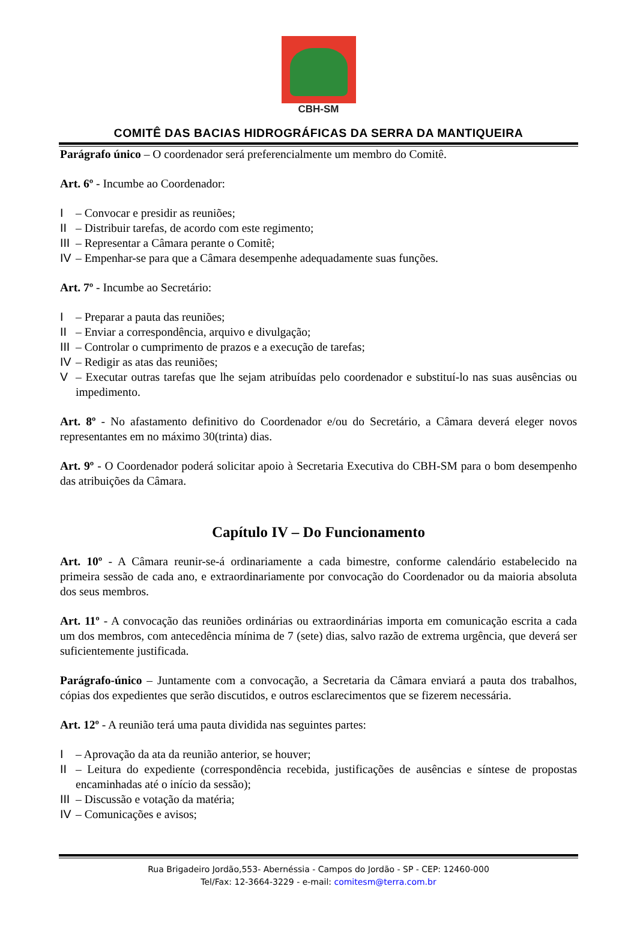CBH-SM
COMITÊ DAS BACIAS HIDROGRÁFICAS DA SERRA DA MANTIQUEIRA
Parágrafo único – O coordenador será preferencialmente um membro do Comitê.
Art. 6º - Incumbe ao Coordenador:
I – Convocar e presidir as reuniões;
II – Distribuir tarefas, de acordo com este regimento;
III – Representar a Câmara perante o Comitê;
IV – Empenhar-se para que a Câmara desempenhe adequadamente suas funções.
Art. 7º - Incumbe ao Secretário:
I – Preparar a pauta das reuniões;
II – Enviar a correspondência, arquivo e divulgação;
III – Controlar o cumprimento de prazos e a execução de tarefas;
IV – Redigir as atas das reuniões;
V – Executar outras tarefas que lhe sejam atribuídas pelo coordenador e substituí-lo nas suas ausências ou impedimento.
Art. 8º - No afastamento definitivo do Coordenador e/ou do Secretário, a Câmara deverá eleger novos representantes em no máximo 30(trinta) dias.
Art. 9º - O Coordenador poderá solicitar apoio à Secretaria Executiva do CBH-SM para o bom desempenho das atribuições da Câmara.
Capítulo IV – Do Funcionamento
Art. 10º - A Câmara reunir-se-á ordinariamente a cada bimestre, conforme calendário estabelecido na primeira sessão de cada ano, e extraordinariamente por convocação do Coordenador ou da maioria absoluta dos seus membros.
Art. 11º - A convocação das reuniões ordinárias ou extraordinárias importa em comunicação escrita a cada um dos membros, com antecedência mínima de 7 (sete) dias, salvo razão de extrema urgência, que deverá ser suficientemente justificada.
Parágrafo-único – Juntamente com a convocação, a Secretaria da Câmara enviará a pauta dos trabalhos, cópias dos expedientes que serão discutidos, e outros esclarecimentos que se fizerem necessária.
Art. 12º - A reunião terá uma pauta dividida nas seguintes partes:
I – Aprovação da ata da reunião anterior, se houver;
II – Leitura do expediente (correspondência recebida, justificações de ausências e síntese de propostas encaminhadas até o início da sessão);
III – Discussão e votação da matéria;
IV – Comunicações e avisos;
Rua Brigadeiro Jordão,553- Abernéssia - Campos do Jordão - SP - CEP: 12460-000
Tel/Fax: 12-3664-3229 - e-mail: comitesm@terra.com.br